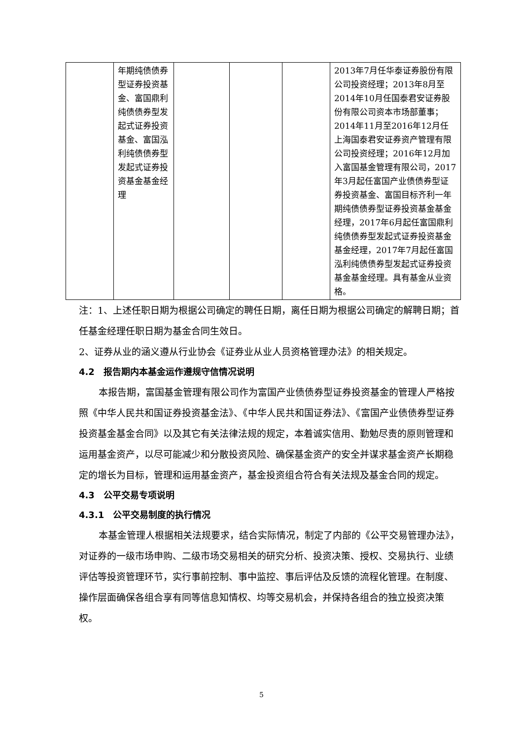| | 年期纯债债券型证券投资基金、富国鼎利纯债债券型发起式证券投资基金、富国泓利纯债债券型发起式证券投资基金基金经理 | | | | 2013年7月任华泰证券股份有限公司投资经理；2013年8月至2014年10月任国泰君安证券股份有限公司资本市场部董事；2014年11月至2016年12月任上海国泰君安证券资产管理有限公司投资经理；2016年12月加入富国基金管理有限公司，2017年3月起任富国产业债债券型证券投资基金、富国目标齐利一年期纯债债券型证券投资基金基金经理，2017年6月起任富国鼎利纯债债券型发起式证券投资基金基金经理，2017年7月起任富国泓利纯债债券型发起式证券投资基金基金经理。具有基金从业资格。 |
注：1、上述任职日期为根据公司确定的聘任日期，离任日期为根据公司确定的解聘日期；首任基金经理任职日期为基金合同生效日。
2、证券从业的涵义遵从行业协会《证券业从业人员资格管理办法》的相关规定。
4.2　报告期内本基金运作遵规守信情况说明
本报告期，富国基金管理有限公司作为富国产业债债券型证券投资基金的管理人严格按照《中华人民共和国证券投资基金法》、《中华人民共和国证券法》、《富国产业债债券型证券投资基金基金合同》以及其它有关法律法规的规定，本着诚实信用、勤勉尽责的原则管理和运用基金资产，以尽可能减少和分散投资风险、确保基金资产的安全并谋求基金资产长期稳定的增长为目标，管理和运用基金资产，基金投资组合符合有关法规及基金合同的规定。
4.3　公平交易专项说明
4.3.1　公平交易制度的执行情况
本基金管理人根据相关法规要求，结合实际情况，制定了内部的《公平交易管理办法》，对证券的一级市场申购、二级市场交易相关的研究分析、投资决策、授权、交易执行、业绩评估等投资管理环节，实行事前控制、事中监控、事后评估及反馈的流程化管理。在制度、操作层面确保各组合享有同等信息知情权、均等交易机会，并保持各组合的独立投资决策权。
5